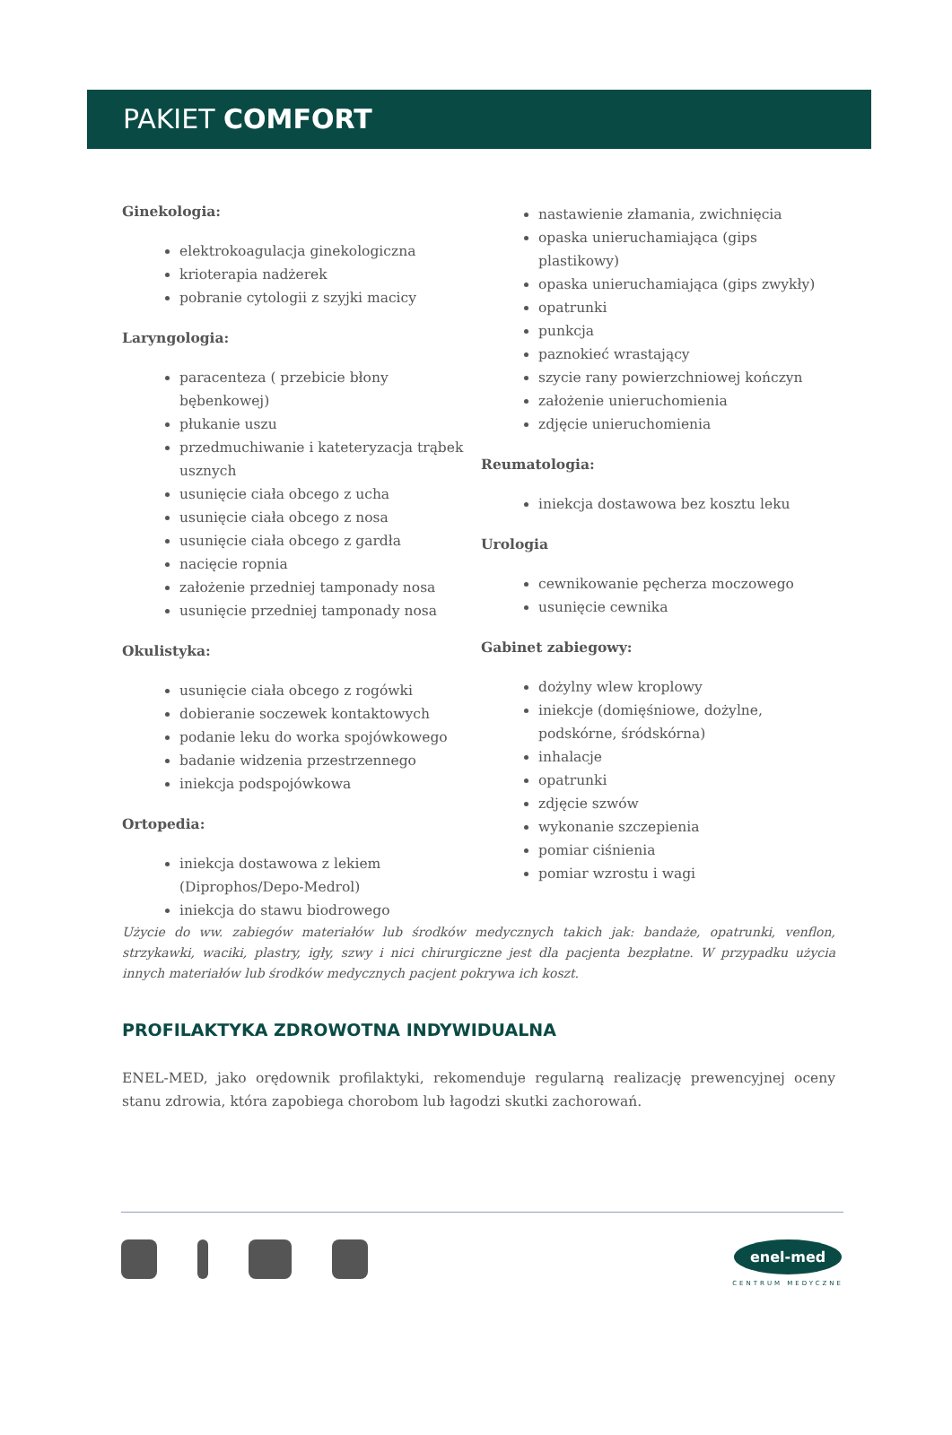PAKIET COMFORT
Ginekologia:
elektrokoagulacja ginekologiczna
krioterapia nadżerek
pobranie cytologii z szyjki macicy
Laryngologia:
paracenteza ( przebicie błony bębenkowej)
płukanie uszu
przedmuchiwanie i kateteryzacja trąbek usznych
usunięcie ciała obcego z ucha
usunięcie ciała obcego z nosa
usunięcie ciała obcego z gardła
nacięcie ropnia
założenie przedniej tamponady nosa
usunięcie przedniej tamponady nosa
Okulistyka:
usunięcie ciała obcego z rogówki
dobieranie soczewek kontaktowych
podanie leku do worka spojówkowego
badanie widzenia przestrzennego
iniekcja podspojówkowa
Ortopedia:
iniekcja dostawowa z lekiem (Diprophos/Depo-Medrol)
iniekcja do stawu biodrowego
nastawienie złamania, zwichnięcia
opaska unieruchamiająca (gips plastikowy)
opaska unieruchamiająca (gips zwykły)
opatrunki
punkcja
paznokieć wrastający
szycie rany powierzchniowej kończyn
założenie unieruchomienia
zdjęcie unieruchomienia
Reumatologia:
iniekcja dostawowa bez kosztu leku
Urologia
cewnikowanie pęcherza moczowego
usunięcie cewnika
Gabinet zabiegowy:
dożylny wlew kroplowy
iniekcje (domięśniowe, dożylne, podskórne, śródskórna)
inhalacje
opatrunki
zdjęcie szwów
wykonanie szczepienia
pomiar ciśnienia
pomiar wzrostu i wagi
Użycie do ww. zabiegów materiałów lub środków medycznych takich jak: bandaże, opatrunki, venflon, strzykawki, waciki, plastry, igły, szwy i nici chirurgiczne jest dla pacjenta bezpłatne. W przypadku użycia innych materiałów lub środków medycznych pacjent pokrywa ich koszt.
PROFILAKTYKA ZDROWOTNA INDYWIDUALNA
ENEL-MED, jako orędownik profilaktyki, rekomenduje regularną realizację prewencyjnej oceny stanu zdrowia, która zapobiega chorobom lub łagodzi skutki zachorowań.
enel-med
CENTRUM MEDYCZNE